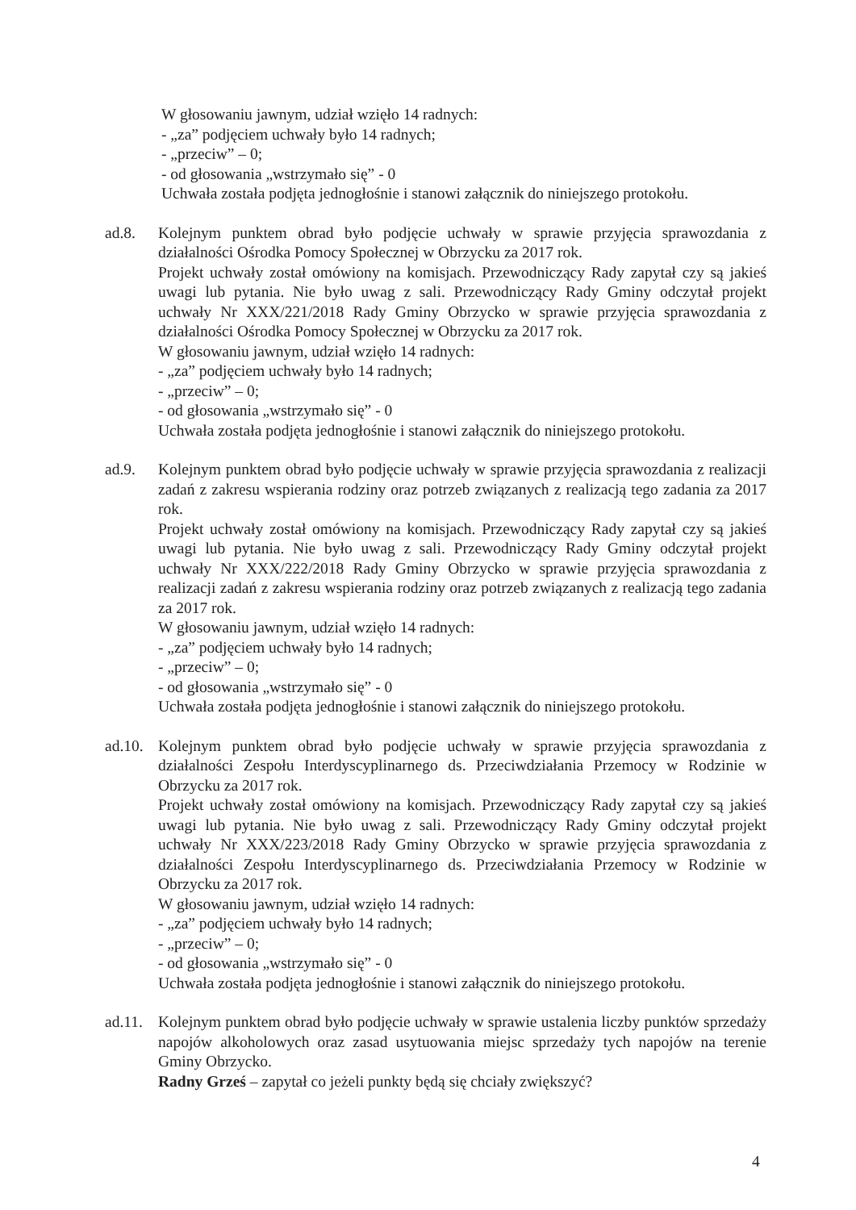W głosowaniu jawnym, udział wzięło 14 radnych:
- „za” podjęciem uchwały było 14 radnych;
- „przeciw” – 0;
- od głosowania „wstrzymało się” - 0
Uchwała została podjęta jednogłośnie i stanowi załącznik do niniejszego protokołu.
ad.8. Kolejnym punktem obrad było podjęcie uchwały w sprawie przyjęcia sprawozdania z działalności Ośrodka Pomocy Społecznej w Obrzycku za 2017 rok.
Projekt uchwały został omówiony na komisjach. Przewodniczący Rady zapytał czy są jakieś uwagi lub pytania. Nie było uwag z sali. Przewodniczący Rady Gminy odczytał projekt uchwały Nr XXX/221/2018 Rady Gminy Obrzycko w sprawie przyjęcia sprawozdania z działalności Ośrodka Pomocy Społecznej w Obrzycku za 2017 rok.
W głosowaniu jawnym, udział wzięło 14 radnych:
- „za” podjęciem uchwały było 14 radnych;
- „przeciw” – 0;
- od głosowania „wstrzymało się” - 0
Uchwała została podjęta jednogłośnie i stanowi załącznik do niniejszego protokołu.
ad.9. Kolejnym punktem obrad było podjęcie uchwały w sprawie przyjęcia sprawozdania z realizacji zadań z zakresu wspierania rodziny oraz potrzeb związanych z realizacją tego zadania za 2017 rok.
Projekt uchwały został omówiony na komisjach. Przewodniczący Rady zapytał czy są jakieś uwagi lub pytania. Nie było uwag z sali. Przewodniczący Rady Gminy odczytał projekt uchwały Nr XXX/222/2018 Rady Gminy Obrzycko w sprawie przyjęcia sprawozdania z realizacji zadań z zakresu wspierania rodziny oraz potrzeb związanych z realizacją tego zadania za 2017 rok.
W głosowaniu jawnym, udział wzięło 14 radnych:
- „za” podjęciem uchwały było 14 radnych;
- „przeciw” – 0;
- od głosowania „wstrzymało się” - 0
Uchwała została podjęta jednogłośnie i stanowi załącznik do niniejszego protokołu.
ad.10.
Kolejnym punktem obrad było podjęcie uchwały w sprawie przyjęcia sprawozdania z działalności Zespołu Interdyscyplinarnego ds. Przeciwdziałania Przemocy w Rodzinie w Obrzycku za 2017 rok.
Projekt uchwały został omówiony na komisjach. Przewodniczący Rady zapytał czy są jakieś uwagi lub pytania. Nie było uwag z sali. Przewodniczący Rady Gminy odczytał projekt uchwały Nr XXX/223/2018 Rady Gminy Obrzycko w sprawie przyjęcia sprawozdania z działalności Zespołu Interdyscyplinarnego ds. Przeciwdziałania Przemocy w Rodzinie w Obrzycku za 2017 rok.
W głosowaniu jawnym, udział wzięło 14 radnych:
- „za” podjęciem uchwały było 14 radnych;
- „przeciw” – 0;
- od głosowania „wstrzymało się” - 0
Uchwała została podjęta jednogłośnie i stanowi załącznik do niniejszego protokołu.
ad.11.
Kolejnym punktem obrad było podjęcie uchwały w sprawie ustalenia liczby punktów sprzedaży napojów alkoholowych oraz zasad usytuowania miejsc sprzedaży tych napojów na terenie Gminy Obrzycko.
Radny Grześ – zapytał co jeżeli punkty będą się chciały zwiększyć?
4